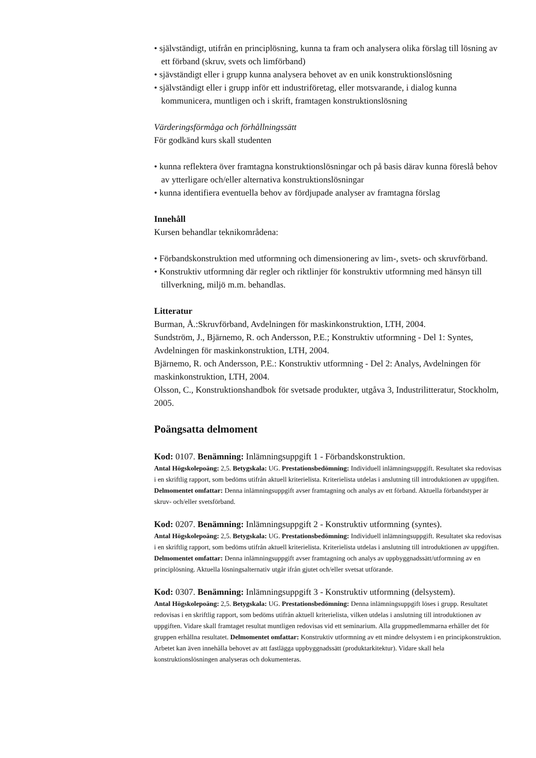• självständigt, utifrån en principlösning, kunna ta fram och analysera olika förslag till lösning av ett förband (skruv, svets och limförband)
• sjävständigt eller i grupp kunna analysera behovet av en unik konstruktionslösning
• självständigt eller i grupp inför ett industriföretag, eller motsvarande, i dialog kunna kommunicera, muntligen och i skrift, framtagen konstruktionslösning
Värderingsförmåga och förhållningssätt
För godkänd kurs skall studenten
• kunna reflektera över framtagna konstruktionslösningar och på basis därav kunna föreslå behov av ytterligare och/eller alternativa konstruktionslösningar
• kunna identifiera eventuella behov av fördjupade analyser av framtagna förslag
Innehåll
Kursen behandlar teknikområdena:
• Förbandskonstruktion med utformning och dimensionering av lim-, svets- och skruvförband.
• Konstruktiv utformning där regler och riktlinjer för konstruktiv utformning med hänsyn till tillverkning, miljö m.m. behandlas.
Litteratur
Burman, Å.:Skruvförband, Avdelningen för maskinkonstruktion, LTH, 2004.
Sundström, J., Bjärnemo, R. och Andersson, P.E.; Konstruktiv utformning - Del 1: Syntes, Avdelningen för maskinkonstruktion, LTH, 2004.
Bjärnemo, R. och Andersson, P.E.: Konstruktiv utformning - Del 2: Analys, Avdelningen för maskinkonstruktion, LTH, 2004.
Olsson, C., Konstruktionshandbok för svetsade produkter, utgåva 3, Industrilitteratur, Stockholm, 2005.
Poängsatta delmoment
Kod: 0107. Benämning: Inlämningsuppgift 1 - Förbandskonstruktion.
Antal Högskolepoäng: 2,5. Betygskala: UG. Prestationsbedömning: Individuell inlämningsuppgift. Resultatet ska redovisas i en skriftlig rapport, som bedöms utifrån aktuell kriterielista. Kriterielista utdelas i anslutning till introduktionen av uppgiften. Delmomentet omfattar: Denna inlämningsuppgift avser framtagning och analys av ett förband. Aktuella förbandstyper är skruv- och/eller svetsförband.
Kod: 0207. Benämning: Inlämningsuppgift 2 - Konstruktiv utformning (syntes).
Antal Högskolepoäng: 2,5. Betygskala: UG. Prestationsbedömning: Individuell inlämningsuppgift. Resultatet ska redovisas i en skriftlig rapport, som bedöms utifrån aktuell kriterielista. Kriterielista utdelas i anslutning till introduktionen av uppgiften. Delmomentet omfattar: Denna inlämningsuppgift avser framtagning och analys av uppbyggnadssätt/utformning av en principlösning. Aktuella lösningsalternativ utgår ifrån gjutet och/eller svetsat utförande.
Kod: 0307. Benämning: Inlämningsuppgift 3 - Konstruktiv utformning (delsystem).
Antal Högskolepoäng: 2,5. Betygskala: UG. Prestationsbedömning: Denna inlämningsuppgift löses i grupp. Resultatet redovisas i en skriftlig rapport, som bedöms utifrån aktuell kriterielista, vilken utdelas i anslutning till introduktionen av uppgiften. Vidare skall framtaget resultat muntligen redovisas vid ett seminarium. Alla gruppmedlemmarna erhåller det för gruppen erhållna resultatet. Delmomentet omfattar: Konstruktiv utformning av ett mindre delsystem i en principkonstruktion. Arbetet kan även innehålla behovet av att fastlägga uppbyggnadssätt (produktarkitektur). Vidare skall hela konstruktionslösningen analyseras och dokumenteras.